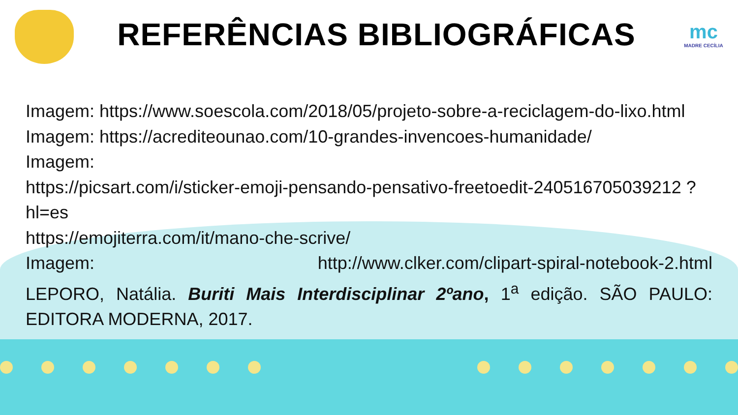REFERÊNCIAS BIBLIOGRÁFICAS
mc
MADRE CECÍLIA
Imagem: https://www.soescola.com/2018/05/projeto-sobre-a-reciclagem-do-lixo.html
Imagem: https://acrediteounao.com/10-grandes-invencoes-humanidade/
Imagem:
https://picsart.com/i/sticker-emoji-pensando-pensativo-freetoedit-240516705039212 ?hl=es
https://emojiterra.com/it/mano-che-scrive/
Imagem: http://www.clker.com/clipart-spiral-notebook-2.html
LEPORO, Natália. Buriti Mais Interdisciplinar 2ºano, 1<sup>a</sup> edição. SÃO PAULO: EDITORA MODERNA, 2017.